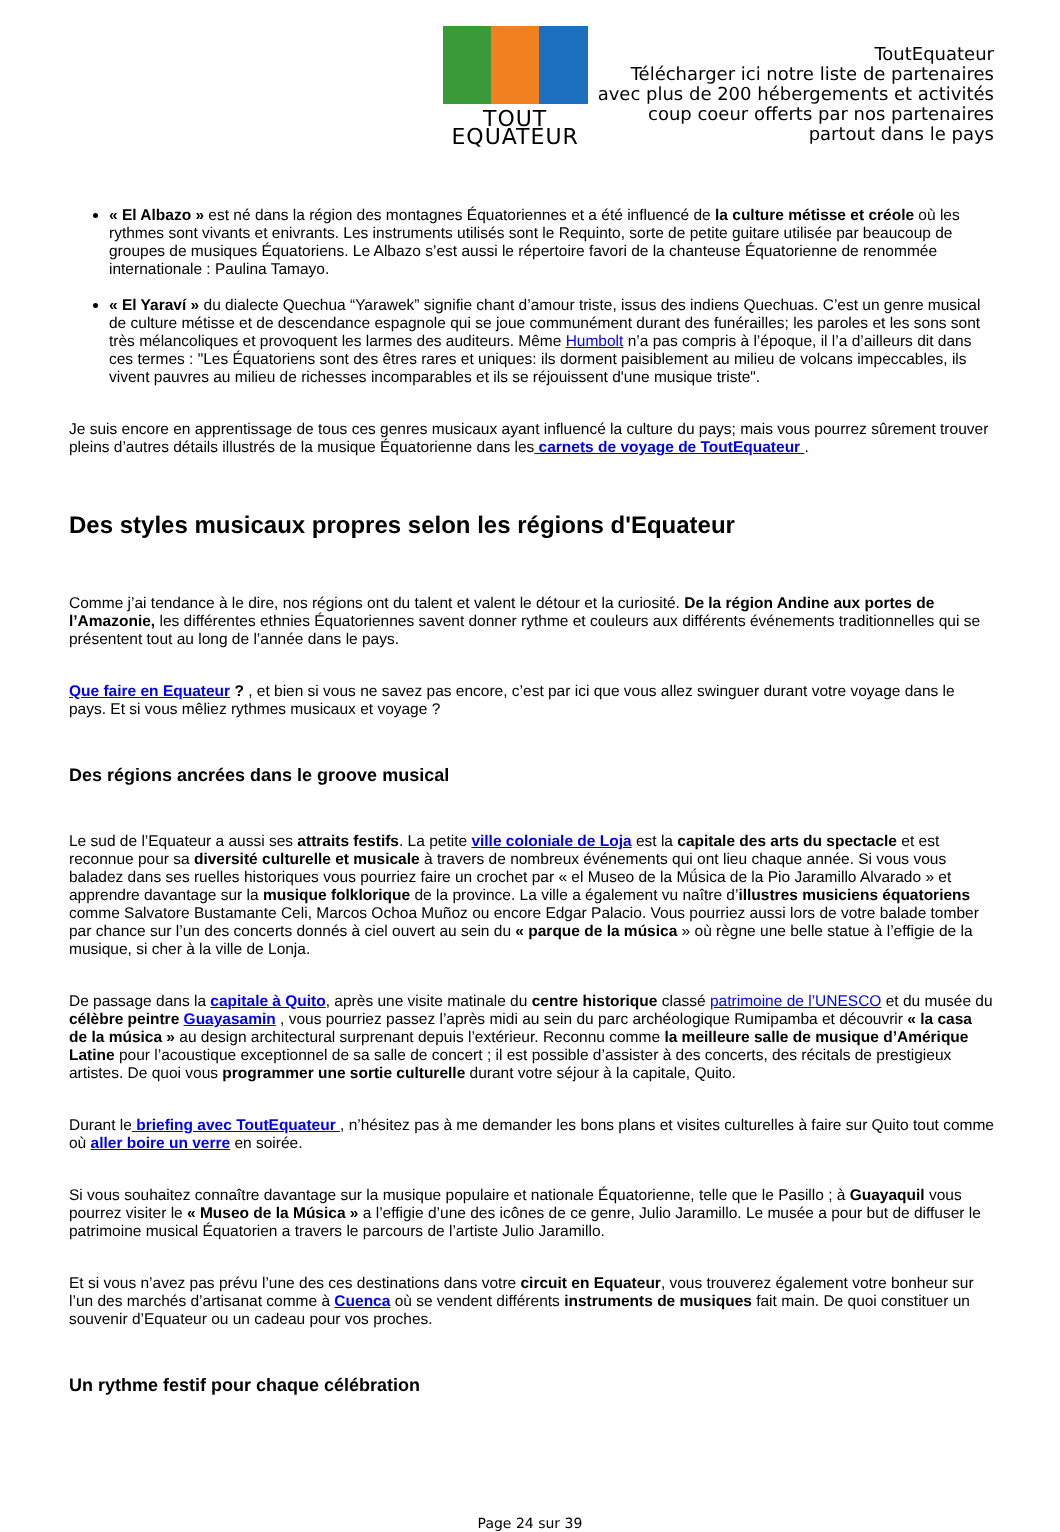TOUT EQUATEUR
ToutEquateur
Télécharger ici notre liste de partenaires
avec plus de 200 hébergements et activités
coup coeur offerts par nos partenaires
partout dans le pays
« El Albazo » est né dans la région des montagnes Équatoriennes et a été influencé de la culture métisse et créole où les rythmes sont vivants et enivrants. Les instruments utilisés sont le Requinto, sorte de petite guitare utilisée par beaucoup de groupes de musiques Équatoriens. Le Albazo s’est aussi le répertoire favori de la chanteuse Équatorienne de renommée internationale : Paulina Tamayo.
« El Yaraví » du dialecte Quechua “Yarawek” signifie chant d’amour triste, issus des indiens Quechuas. C’est un genre musical de culture métisse et de descendance espagnole qui se joue communément durant des funérailles; les paroles et les sons sont très mélancoliques et provoquent les larmes des auditeurs. Même Humbolt n’a pas compris à l’époque, il l’a d’ailleurs dit dans ces termes : "Les Équatoriens sont des êtres rares et uniques: ils dorment paisiblement au milieu de volcans impeccables, ils vivent pauvres au milieu de richesses incomparables et ils se réjouissent d'une musique triste".
Je suis encore en apprentissage de tous ces genres musicaux ayant influencé la culture du pays; mais vous pourrez sûrement trouver pleins d’autres détails illustrés de la musique Équatorienne dans les carnets de voyage de ToutEquateur .
Des styles musicaux propres selon les régions d'Equateur
Comme j’ai tendance à le dire, nos régions ont du talent et valent le détour et la curiosité. De la région Andine aux portes de l’Amazonie, les différentes ethnies Équatoriennes savent donner rythme et couleurs aux différents événements traditionnelles qui se présentent tout au long de l’année dans le pays.
Que faire en Equateur ? , et bien si vous ne savez pas encore, c’est par ici que vous allez swinguer durant votre voyage dans le pays. Et si vous mêliez rythmes musicaux et voyage ?
Des régions ancrées dans le groove musical
Le sud de l’Equateur a aussi ses attraits festifs. La petite ville coloniale de Loja est la capitale des arts du spectacle et est reconnue pour sa diversité culturelle et musicale à travers de nombreux événements qui ont lieu chaque année. Si vous vous baladez dans ses ruelles historiques vous pourriez faire un crochet par « el Museo de la Mǘsica de la Pio Jaramillo Alvarado » et apprendre davantage sur la musique folklorique de la province. La ville a également vu naître d’illustres musiciens équatoriens comme Salvatore Bustamante Celi, Marcos Ochoa Muñoz ou encore Edgar Palacio. Vous pourriez aussi lors de votre balade tomber par chance sur l’un des concerts donnés à ciel ouvert au sein du « parque de la música » où règne une belle statue à l’effigie de la musique, si cher à la ville de Lonja.
De passage dans la capitale à Quito, après une visite matinale du centre historique classé patrimoine de l’UNESCO et du musée du célèbre peintre Guayasamin , vous pourriez passez l’après midi au sein du parc archéologique Rumipamba et découvrir « la casa de la música » au design architectural surprenant depuis l’extérieur. Reconnu comme la meilleure salle de musique d’Amérique Latine pour l’acoustique exceptionnel de sa salle de concert ; il est possible d’assister à des concerts, des récitals de prestigieux artistes. De quoi vous programmer une sortie culturelle durant votre séjour à la capitale, Quito.
Durant le briefing avec ToutEquateur , n’hésitez pas à me demander les bons plans et visites culturelles à faire sur Quito tout comme où aller boire un verre en soirée.
Si vous souhaitez connaître davantage sur la musique populaire et nationale Équatorienne, telle que le Pasillo ; à Guayaquil vous pourrez visiter le « Museo de la Música » a l’effigie d’une des icônes de ce genre, Julio Jaramillo. Le musée a pour but de diffuser le patrimoine musical Équatorien a travers le parcours de l’artiste Julio Jaramillo.
Et si vous n’avez pas prévu l’une des ces destinations dans votre circuit en Equateur, vous trouverez également votre bonheur sur l’un des marchés d’artisanat comme à Cuenca où se vendent différents instruments de musiques fait main. De quoi constituer un souvenir d’Equateur ou un cadeau pour vos proches.
Un rythme festif pour chaque célébration
Page 24 sur 39